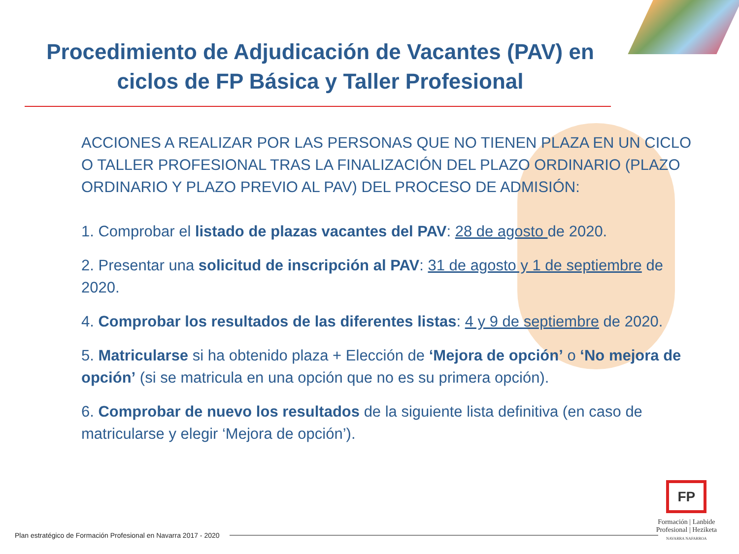Procedimiento de Adjudicación de Vacantes (PAV) en
ciclos de FP Básica y Taller Profesional
ACCIONES A REALIZAR POR LAS PERSONAS QUE NO TIENEN PLAZA EN UN CICLO O TALLER PROFESIONAL TRAS LA FINALIZACIÓN DEL PLAZO ORDINARIO (PLAZO ORDINARIO Y PLAZO PREVIO AL PAV) DEL PROCESO DE ADMISIÓN:
1. Comprobar el listado de plazas vacantes del PAV: 28 de agosto de 2020.
2. Presentar una solicitud de inscripción al PAV: 31 de agosto y 1 de septiembre de 2020.
4. Comprobar los resultados de las diferentes listas: 4 y 9 de septiembre de 2020.
5. Matricularse si ha obtenido plaza + Elección de ‘Mejora de opción’ o ‘No mejora de opción’ (si se matricula en una opción que no es su primera opción).
6. Comprobar de nuevo los resultados de la siguiente lista definitiva (en caso de matricularse y elegir ‘Mejora de opción’).
Plan estratégico de Formación Profesional en Navarra 2017 - 2020
FP
Formación | Lanbide
Profesional | Heziketa
NAVARRA NAFARROA